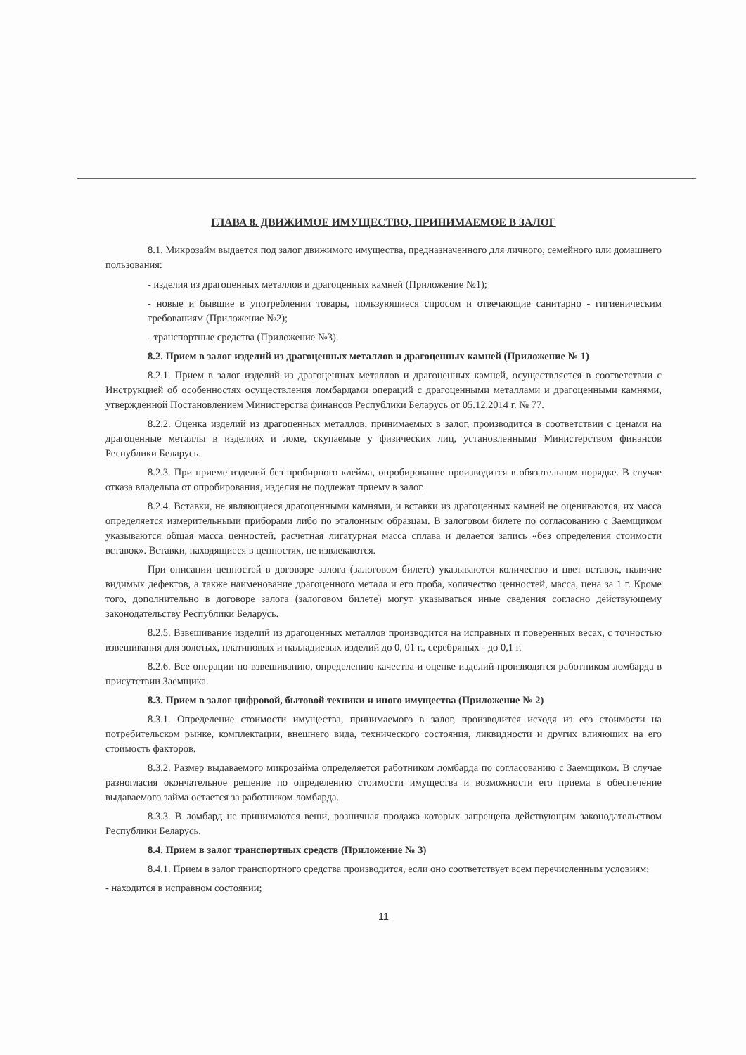ГЛАВА 8. ДВИЖИМОЕ ИМУЩЕСТВО, ПРИНИМАЕМОЕ В ЗАЛОГ
8.1. Микрозайм выдается под залог движимого имущества, предназначенного для личного, семейного или домашнего пользования:
- изделия из драгоценных металлов и драгоценных камней (Приложение №1);
- новые и бывшие в употреблении товары, пользующиеся спросом и отвечающие санитарно - гигиеническим требованиям (Приложение №2);
- транспортные средства (Приложение №3).
8.2. Прием в залог изделий из драгоценных металлов и драгоценных камней (Приложение № 1)
8.2.1. Прием в залог изделий из драгоценных металлов и драгоценных камней, осуществляется в соответствии с Инструкцией об особенностях осуществления ломбардами операций с драгоценными металлами и драгоценными камнями, утвержденной Постановлением Министерства финансов Республики Беларусь от 05.12.2014 г. № 77.
8.2.2. Оценка изделий из драгоценных металлов, принимаемых в залог, производится в соответствии с ценами на драгоценные металлы в изделиях и ломе, скупаемые у физических лиц, установленными Министерством финансов Республики Беларусь.
8.2.3. При приеме изделий без пробирного клейма, опробирование производится в обязательном порядке. В случае отказа владельца от опробирования, изделия не подлежат приему в залог.
8.2.4. Вставки, не являющиеся драгоценными камнями, и вставки из драгоценных камней не оцениваются, их масса определяется измерительными приборами либо по эталонным образцам. В залоговом билете по согласованию с Заемщиком указываются общая масса ценностей, расчетная лигатурная масса сплава и делается запись «без определения стоимости вставок». Вставки, находящиеся в ценностях, не извлекаются.
При описании ценностей в договоре залога (залоговом билете) указываются количество и цвет вставок, наличие видимых дефектов, а также наименование драгоценного метала и его проба, количество ценностей, масса, цена за 1 г. Кроме того, дополнительно в договоре залога (залоговом билете) могут указываться иные сведения согласно действующему законодательству Республики Беларусь.
8.2.5. Взвешивание изделий из драгоценных металлов производится на исправных и поверенных весах, с точностью взвешивания для золотых, платиновых и палладиевых изделий до 0, 01 г., серебряных - до 0,1 г.
8.2.6. Все операции по взвешиванию, определению качества и оценке изделий производятся работником ломбарда в присутствии Заемщика.
8.3. Прием в залог цифровой, бытовой техники и иного имущества (Приложение № 2)
8.3.1. Определение стоимости имущества, принимаемого в залог, производится исходя из его стоимости на потребительском рынке, комплектации, внешнего вида, технического состояния, ликвидности и других влияющих на его стоимость факторов.
8.3.2. Размер выдаваемого микрозайма определяется работником ломбарда по согласованию с Заемщиком. В случае разногласия окончательное решение по определению стоимости имущества и возможности его приема в обеспечение выдаваемого займа остается за работником ломбарда.
8.3.3. В ломбард не принимаются вещи, розничная продажа которых запрещена действующим законодательством Республики Беларусь.
8.4. Прием в залог транспортных средств (Приложение № 3)
8.4.1. Прием в залог транспортного средства производится, если оно соответствует всем перечисленным условиям:
- находится в исправном состоянии;
11